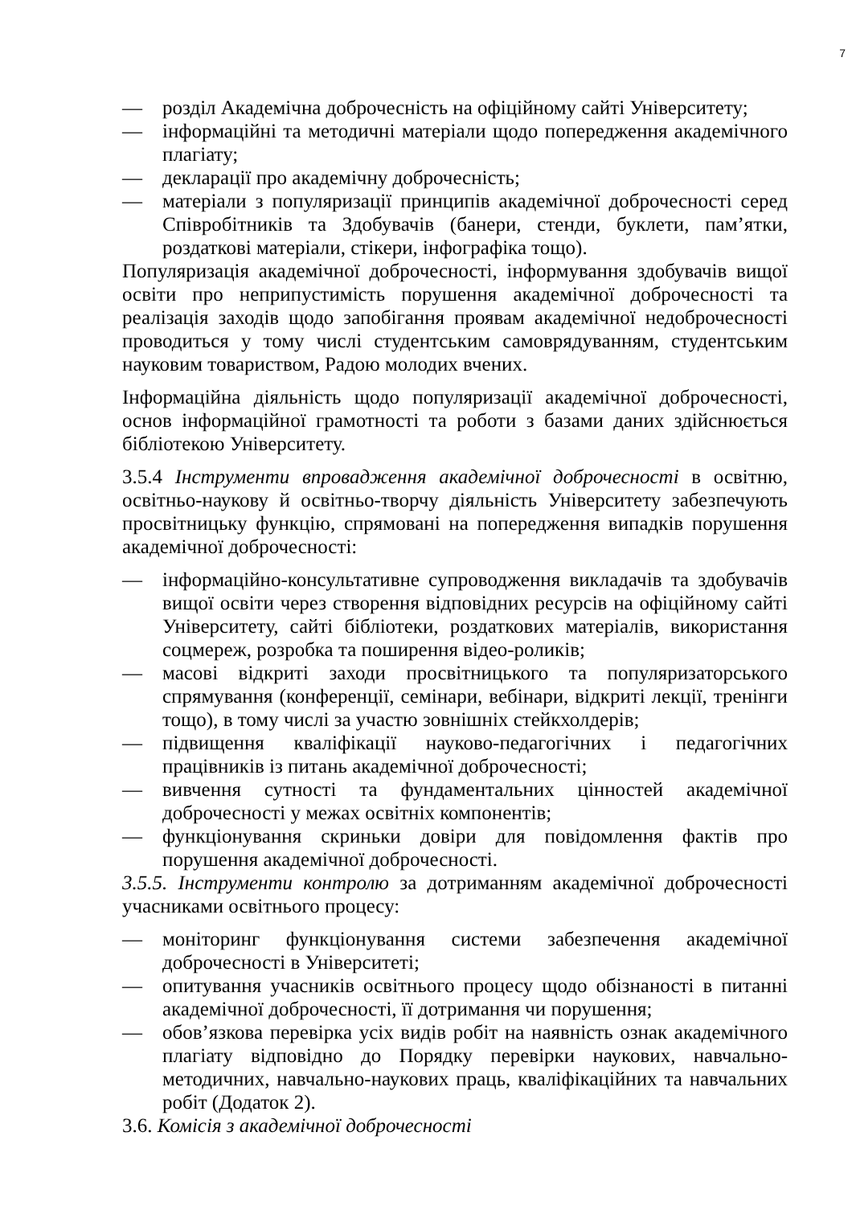7
— розділ Академічна доброчесність на офіційному сайті Університету;
— інформаційні та методичні матеріали щодо попередження академічного плагіату;
— декларації про академічну доброчесність;
— матеріали з популяризації принципів академічної доброчесності серед Співробітників та Здобувачів (банери, стенди, буклети, пам’ятки, роздаткові матеріали, стікери, інфографіка тощо).
Популяризація академічної доброчесності, інформування здобувачів вищої освіти про неприпустимість порушення академічної доброчесності та реалізація заходів щодо запобігання проявам академічної недоброчесності проводиться у тому числі студентським самоврядуванням, студентським науковим товариством, Радою молодих вчених.
Інформаційна діяльність щодо популяризації академічної доброчесності, основ інформаційної грамотності та роботи з базами даних здійснюється бібліотекою Університету.
3.5.4 Інструменти впровадження академічної доброчесності в освітню, освітньо-наукову й освітньо-творчу діяльність Університету забезпечують просвітницьку функцію, спрямовані на попередження випадків порушення академічної доброчесності:
— інформаційно-консультативне супроводження викладачів та здобувачів вищої освіти через створення відповідних ресурсів на офіційному сайті Університету, сайті бібліотеки, роздаткових матеріалів, використання соцмереж, розробка та поширення відео-роликів;
— масові відкриті заходи просвітницького та популяризаторського спрямування (конференції, семінари, вебінари, відкриті лекції, тренінги тощо), в тому числі за участю зовнішніх стейкхолдерів;
— підвищення кваліфікації науково-педагогічних і педагогічних працівників із питань академічної доброчесності;
— вивчення сутності та фундаментальних цінностей академічної доброчесності у межах освітніх компонентів;
— функціонування скриньки довіри для повідомлення фактів про порушення академічної доброчесності.
3.5.5. Інструменти контролю за дотриманням академічної доброчесності учасниками освітнього процесу:
— моніторинг функціонування системи забезпечення академічної доброчесності в Університеті;
— опитування учасників освітнього процесу щодо обізнаності в питанні академічної доброчесності, її дотримання чи порушення;
— обов’язкова перевірка усіх видів робіт на наявність ознак академічного плагіату відповідно до Порядку перевірки наукових, навчально-методичних, навчально-наукових праць, кваліфікаційних та навчальних робіт (Додаток 2).
3.6. Комісія з академічної доброчесності